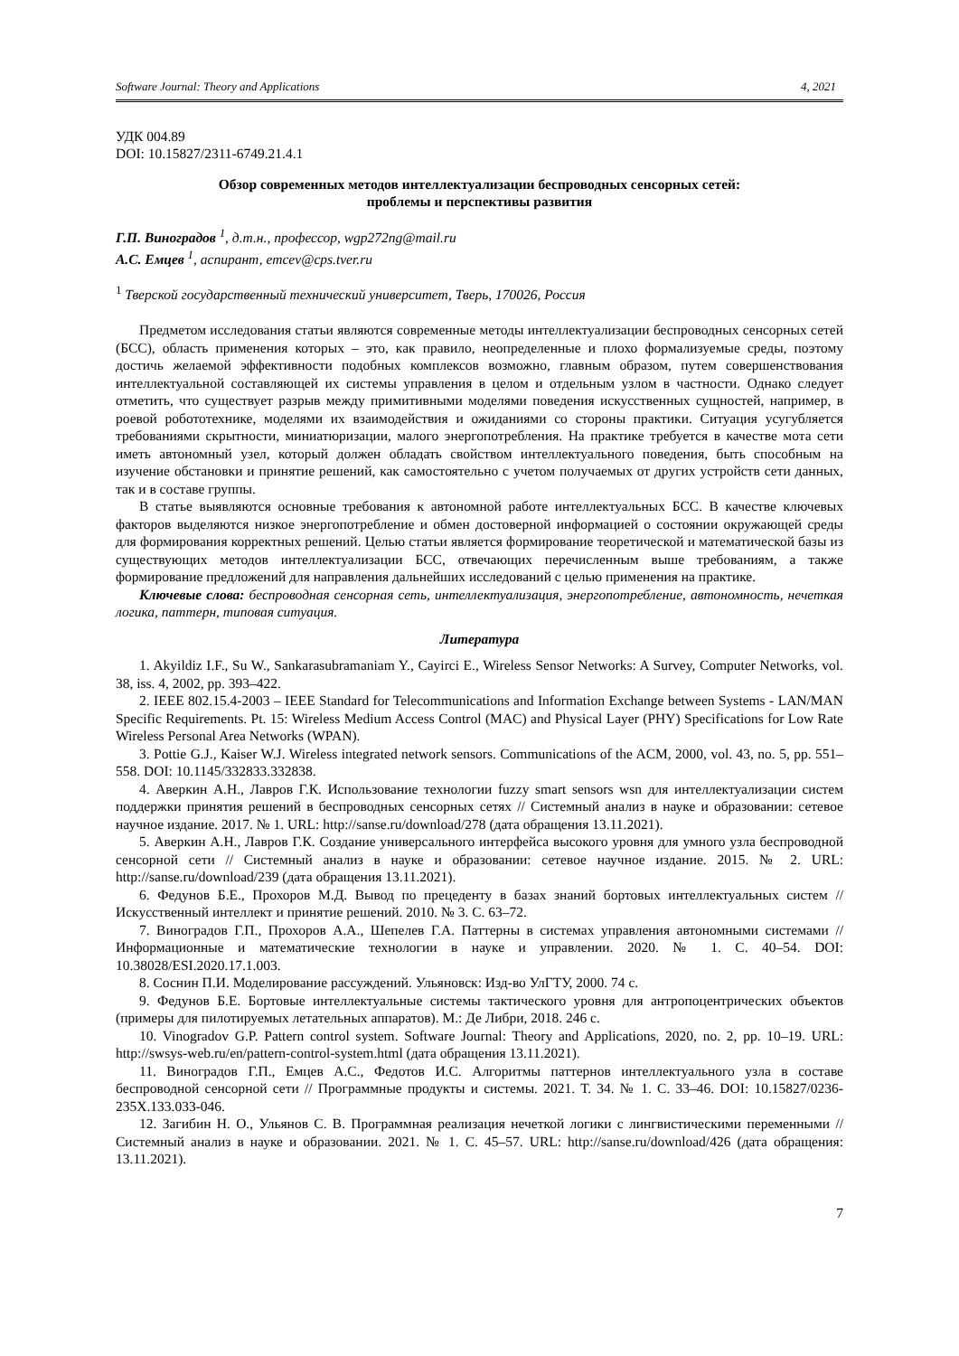Software Journal: Theory and Applications 4, 2021
УДК 004.89
DOI: 10.15827/2311-6749.21.4.1
Обзор современных методов интеллектуализации беспроводных сенсорных сетей:
проблемы и перспективы развития
Г.П. Виноградов <sup>1</sup>, д.т.н., профессор, wgp272ng@mail.ru
А.С. Емцев <sup>1</sup>, аспирант, emcev@cps.tver.ru
<sup>1</sup> Тверской государственный технический университет, Тверь, 170026, Россия
Предметом исследования статьи являются современные методы интеллектуализации беспроводных сенсорных сетей (БСС), область применения которых – это, как правило, неопределенные и плохо формализуемые среды, поэтому достичь желаемой эффективности подобных комплексов возможно, главным образом, путем совершенствования интеллектуальной составляющей их системы управления в целом и отдельным узлом в частности. Однако следует отметить, что существует разрыв между примитивными моделями поведения искусственных сущностей, например, в роевой робототехнике, моделями их взаимодействия и ожиданиями со стороны практики. Ситуация усугубляется требованиями скрытности, миниатюризации, малого энергопотребления. На практике требуется в качестве мота сети иметь автономный узел, который должен обладать свойством интеллектуального поведения, быть способным на изучение обстановки и принятие решений, как самостоятельно с учетом получаемых от других устройств сети данных, так и в составе группы.
В статье выявляются основные требования к автономной работе интеллектуальных БСС. В качестве ключевых факторов выделяются низкое энергопотребление и обмен достоверной информацией о состоянии окружающей среды для формирования корректных решений. Целью статьи является формирование теоретической и математической базы из существующих методов интеллектуализации БСС, отвечающих перечисленным выше требованиям, а также формирование предложений для направления дальнейших исследований с целью применения на практике.
Ключевые слова: беспроводная сенсорная сеть, интеллектуализация, энергопотребление, автономность, нечеткая логика, паттерн, типовая ситуация.
Литература
1. Akyildiz I.F., Su W., Sankarasubramaniam Y., Cayirci E., Wireless Sensor Networks: A Survey, Computer Networks, vol. 38, iss. 4, 2002, pp. 393–422.
2. IEEE 802.15.4-2003 – IEEE Standard for Telecommunications and Information Exchange between Systems - LAN/MAN Specific Requirements. Pt. 15: Wireless Medium Access Control (MAC) and Physical Layer (PHY) Specifications for Low Rate Wireless Personal Area Networks (WPAN).
3. Pottie G.J., Kaiser W.J. Wireless integrated network sensors. Communications of the ACM, 2000, vol. 43, no. 5, pp. 551–558. DOI: 10.1145/332833.332838.
4. Аверкин А.Н., Лавров Г.К. Использование технологии fuzzy smart sensors wsn для интеллектуализации систем поддержки принятия решений в беспроводных сенсорных сетях // Системный анализ в науке и образовании: сетевое научное издание. 2017. № 1. URL: http://sanse.ru/download/278 (дата обращения 13.11.2021).
5. Аверкин А.Н., Лавров Г.К. Создание универсального интерфейса высокого уровня для умного узла беспроводной сенсорной сети // Системный анализ в науке и образовании: сетевое научное издание. 2015. № 2. URL: http://sanse.ru/download/239 (дата обращения 13.11.2021).
6. Федунов Б.Е., Прохоров М.Д. Вывод по прецеденту в базах знаний бортовых интеллектуальных систем // Искусственный интеллект и принятие решений. 2010. № 3. С. 63–72.
7. Виноградов Г.П., Прохоров А.А., Шепелев Г.А. Паттерны в системах управления автономными системами // Информационные и математические технологии в науке и управлении. 2020. № 1. С. 40–54. DOI: 10.38028/ESI.2020.17.1.003.
8. Соснин П.И. Моделирование рассуждений. Ульяновск: Изд-во УлГТУ, 2000. 74 с.
9. Федунов Б.Е. Бортовые интеллектуальные системы тактического уровня для антропоцентрических объектов (примеры для пилотируемых летательных аппаратов). М.: Де Либри, 2018. 246 с.
10. Vinogradov G.P. Pattern control system. Software Journal: Theory and Applications, 2020, no. 2, pp. 10–19. URL: http://swsys-web.ru/en/pattern-control-system.html (дата обращения 13.11.2021).
11. Виноградов Г.П., Емцев А.С., Федотов И.С. Алгоритмы паттернов интеллектуального узла в составе беспроводной сенсорной сети // Программные продукты и системы. 2021. Т. 34. № 1. С. 33–46. DOI: 10.15827/0236-235X.133.033-046.
12. Загибин Н. О., Ульянов С. В. Программная реализация нечеткой логики с лингвистическими переменными // Системный анализ в науке и образовании. 2021. № 1. С. 45–57. URL: http://sanse.ru/download/426 (дата обращения: 13.11.2021).
7